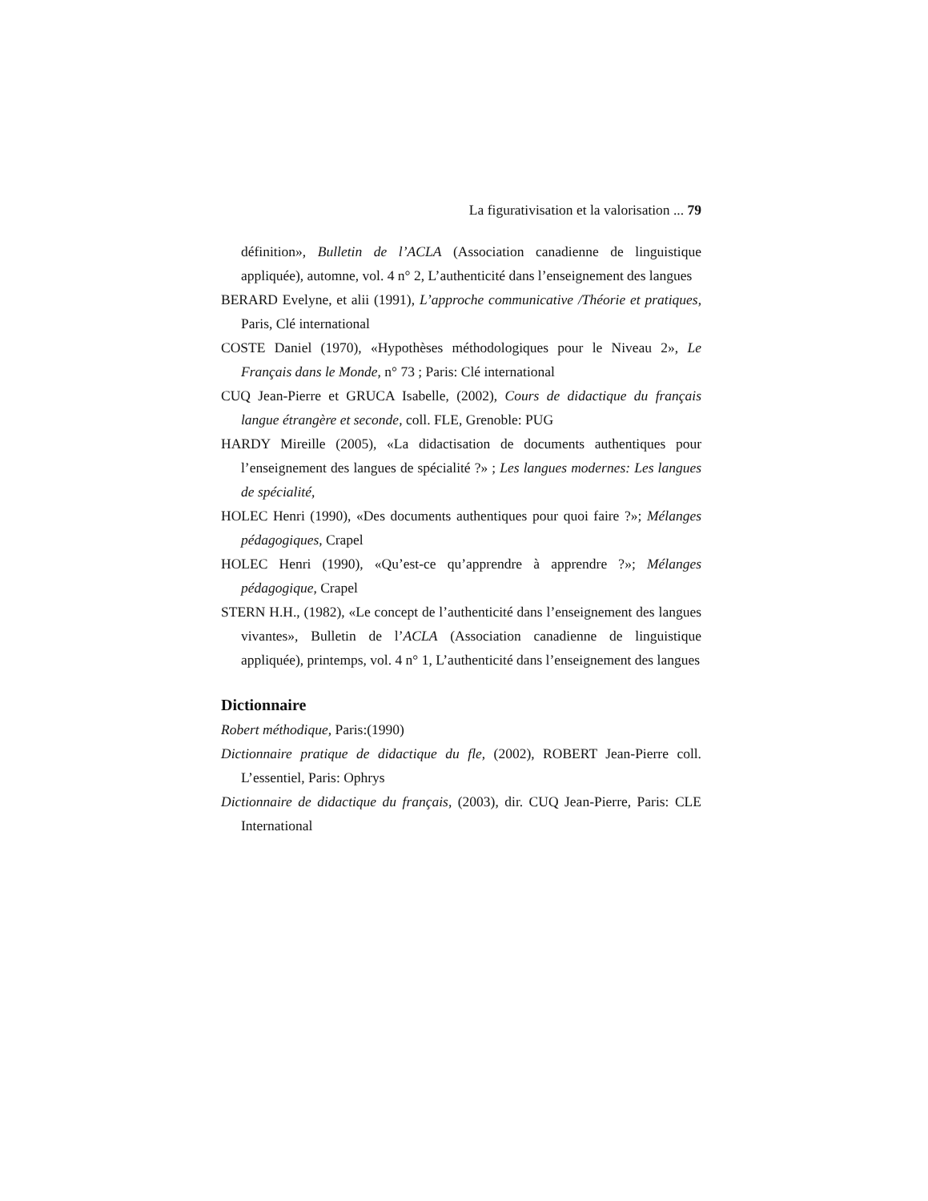La figurativisation et la valorisation ... 79
définition», Bulletin de l’ACLA (Association canadienne de linguistique appliquée), automne, vol. 4 n° 2, L’authenticité dans l’enseignement des langues
BERARD Evelyne, et alii (1991), L’approche communicative /Théorie et pratiques, Paris, Clé international
COSTE Daniel (1970), «Hypothèses méthodologiques pour le Niveau 2», Le Français dans le Monde, n° 73 ; Paris: Clé international
CUQ Jean-Pierre et GRUCA Isabelle, (2002), Cours de didactique du français langue étrangère et seconde, coll. FLE, Grenoble: PUG
HARDY Mireille (2005), «La didactisation de documents authentiques pour l’enseignement des langues de spécialité ?» ; Les langues modernes: Les langues de spécialité,
HOLEC Henri (1990), «Des documents authentiques pour quoi faire ?»; Mélanges pédagogiques, Crapel
HOLEC Henri (1990), «Qu’est-ce qu’apprendre à apprendre ?»; Mélanges pédagogique, Crapel
STERN H.H., (1982), «Le concept de l’authenticité dans l’enseignement des langues vivantes», Bulletin de l’ACLA (Association canadienne de linguistique appliquée), printemps, vol. 4 n° 1, L’authenticité dans l’enseignement des langues
Dictionnaire
Robert méthodique, Paris:(1990)
Dictionnaire pratique de didactique du fle, (2002), ROBERT Jean-Pierre coll. L’essentiel, Paris: Ophrys
Dictionnaire de didactique du français, (2003), dir. CUQ Jean-Pierre, Paris: CLE International